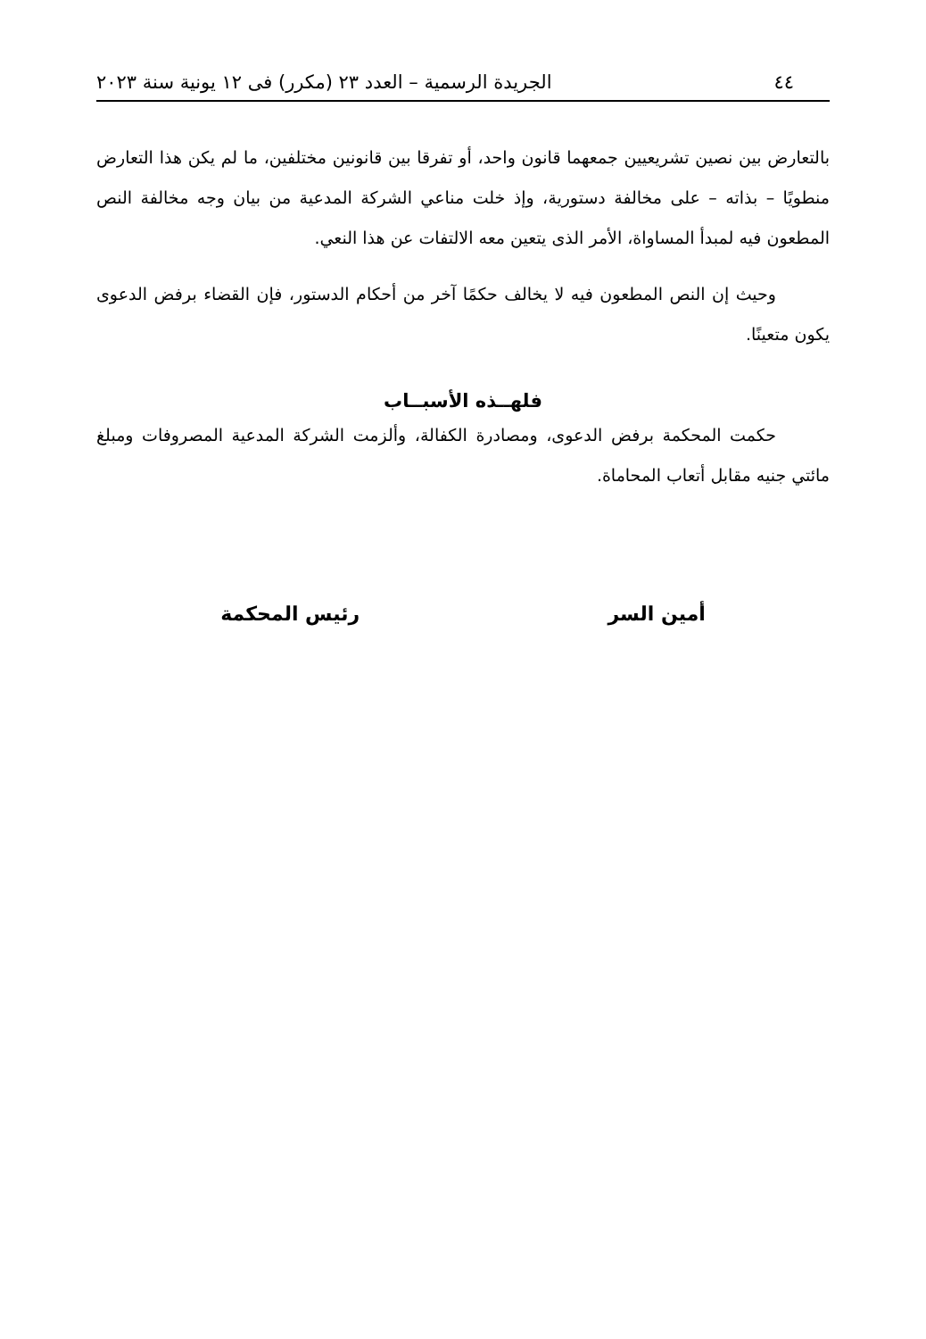٤٤ الجريدة الرسمية – العدد ٢٣ (مكرر) فى ١٢ يونية سنة ٢٠٢٣
بالتعارض بين نصين تشريعيين جمعهما قانون واحد، أو تفرقا بين قانونين مختلفين، ما لم يكن هذا التعارض منطويًا – بذاته – على مخالفة دستورية، وإذ خلت مناعي الشركة المدعية من بيان وجه مخالفة النص المطعون فيه لمبدأ المساواة، الأمر الذى يتعين معه الالتفات عن هذا النعي.
وحيث إن النص المطعون فيه لا يخالف حكمًا آخر من أحكام الدستور، فإن القضاء برفض الدعوى يكون متعينًا.
فلهــذه الأسبــاب
حكمت المحكمة برفض الدعوى، ومصادرة الكفالة، وألزمت الشركة المدعية المصروفات ومبلغ مائتي جنيه مقابل أتعاب المحاماة.
أمين السر رئيس المحكمة